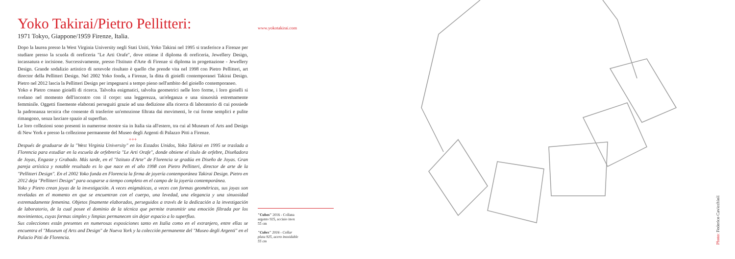Yoko Takirai/Pietro Pellitteri:
1971 Tokyo, Giappone/1959 Firenze, Italia.
Dopo la laurea presso la West Virginia University negli Stati Uniti, Yoko Takirai nel 1995 si trasferisce a Firenze per studiare presso la scuola di oreficeria "Le Arti Orafe", dove ottiene il diploma di oreficeria, Jewellery Design, incassatura e incisione. Successivamente, presso l'Istituto d'Arte di Firenze si diploma in progettazione - Jewellery Design. Grande sodalizio artistico di notevole risultato è quello che prende vita nel 1998 con Pietro Pellitteri, art director della Pellitteri Design. Nel 2002 Yoko fonda, a Firenze, la ditta di gioielli contemporanei Takirai Design. Pietro nel 2012 lascia la Pellitteri Design per impegnarsi a tempo pieno nell'ambito del gioiello contemporaneo.
Yoko e Pietro creano gioielli di ricerca. Talvolta enigmatici, talvolta geometrici nelle loro forme, i loro gioielli si svelano nel momento dell'incontro con il corpo: una leggerezza, un'eleganza e una sinuosità estremamente femminile. Oggetti finemente elaborati perseguiti grazie ad una dedizione alla ricerca di laboratorio di cui possiede la padronanza tecnica che consente di trasferire un'emozione filtrata dai movimenti, le cui forme semplici e pulite rimangono, senza lasciare spazio al superfluo.
Le loro collezioni sono presenti in numerose mostre sia in Italia sia all'estero, tra cui al Museum of Arts and Design di New York e presso la collezione permanente del Museo degli Argenti di Palazzo Pitti a Firenze.
+++
Después de graduarse de la "West Virginia University" en los Estados Unidos, Yoko Takirai en 1995 se traslada a Florencia para estudiar en la escuela de orfebrería "Le Arti Orafe", donde obtiene el título de orfebre, Diseñadora de Joyas, Engaste y Grabado. Más tarde, en el "Istituto d'Arte" de Florencia se gradúa en Diseño de Joyas. Gran pareja artística y notable resultado es lo que nace en el año 1998 con Pietro Pellitteri, director de arte de la "Pellitteri Design". En el 2002 Yoko funda en Florencia la firma de joyería contemporánea Takirai Design. Pietro en 2012 deja "Pellitteri Design" para ocuparse a tiempo completo en el campo de la joyería contemporánea.
Yoko y Pietro crean joyas de la investigación. A veces enigmáticas, a veces con formas geométricas, sus joyas son reveladas en el momento en que se encuentran con el cuerpo, una levedad, una elegancia y una sinuosidad extremadamente femenina. Objetos finamente elaborados, perseguidos a través de la dedicación a la investigación de laboratorio, de la cual posee el dominio de la técnica que permite transmitir una emoción filtrada por los movimientos, cuyas formas simples y limpias permanecen sin dejar espacio a lo superfluo.
Sus colecciones están presentes en numerosas exposiciones tanto en Italia como en el extranjero, entre ellas se encuentra el "Museum of Arts and Design" de Nueva York y la colección permanente del "Museo degli Argenti" en el Palacio Pitti de Florencia.
www.yokotakirai.com
"Cubes" 2016 - Collana
argento 925, acciaio inox
55 cm
"Cubes" 2016 - Collar
plata 925, acero inoxidable
55 cm
Photo: Federico Cavicchioli